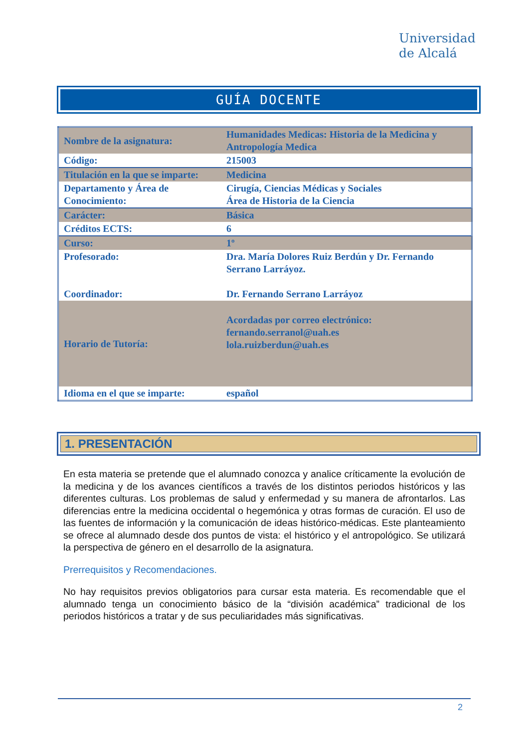Universidad
de Alcalá
GUÍA DOCENTE
| Nombre de la asignatura: | Humanidades Medicas: Historia de la Medicina y Antropología Medica |
| Código: | 215003 |
| Titulación en la que se imparte: | Medicina |
| Departamento y Área de Conocimiento: | Cirugía, Ciencias Médicas y Sociales Área de Historia de la Ciencia |
| Carácter: | Básica |
| Créditos ECTS: | 6 |
| Curso: | 1º |
| Profesorado: Coordinador: | Dra. María Dolores Ruiz Berdún y Dr. Fernando Serrano Larráyoz. Dr. Fernando Serrano Larráyoz |
| Horario de Tutoría: | Acordadas por correo electrónico: fernando.serranol@uah.es lola.ruizberdun@uah.es |
| Idioma en el que se imparte: | español |
1. PRESENTACIÓN
En esta materia se pretende que el alumnado conozca y analice críticamente la evolución de la medicina y de los avances científicos a través de los distintos periodos históricos y las diferentes culturas. Los problemas de salud y enfermedad y su manera de afrontarlos. Las diferencias entre la medicina occidental o hegemónica y otras formas de curación. El uso de las fuentes de información y la comunicación de ideas histórico-médicas. Este planteamiento se ofrece al alumnado desde dos puntos de vista: el histórico y el antropológico. Se utilizará la perspectiva de género en el desarrollo de la asignatura.
Prerrequisitos y Recomendaciones.
No hay requisitos previos obligatorios para cursar esta materia. Es recomendable que el alumnado tenga un conocimiento básico de la “división académica” tradicional de los periodos históricos a tratar y de sus peculiaridades más significativas.
2